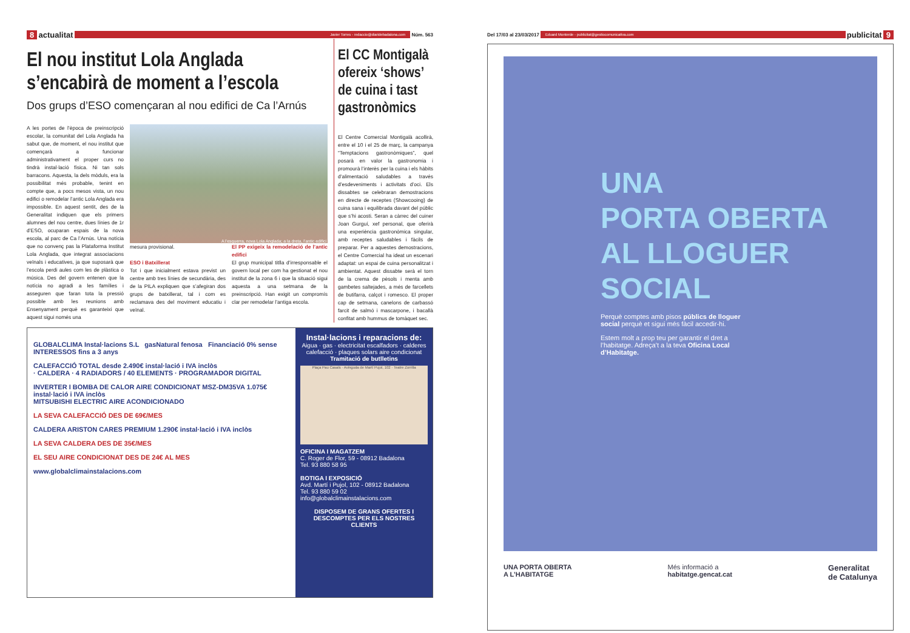8 actualitat Javier Torres - redaccio@diaridebadalona.com Núm. 563
El nou institut Lola Anglada s’encabirà de moment a l’escola
Dos grups d’ESO començaran al nou edifici de Ca l’Arnús
A les portes de l’època de preinscripció escolar, la comunitat del Lola Anglada ha sabut que, de moment, el nou institut que començarà a funcionar administrativament el proper curs no tindrà instal·lació física. Ni tan sols barracons. Aquesta, la dels mòduls, era la possibilitat més probable, tenint en compte que, a pocs mesos vista, un nou edifici o remodelar l’antic Lola Anglada era impossible. En aquest sentit, des de la Generalitat indiquen que els primers alumnes del nou centre, dues línies de 1r d’ESO, ocuparan espais de la nova escola, al parc de Ca l’Arnús. Una notícia que no convenç pas la Plataforma Institut Lola Anglada, que integrat associacions veïnals i educatives, ja que suposarà que l’escola perdi aules com les de plàstica o música. Des del govern entenen que la notícia no agradi a les famílies i asseguren que faran tota la pressió possible amb les reunions amb Ensenyament perquè es garanteixi que aquest sigui només una
A l’esquerra, nova Lola Anglada; a la dreta, l’antic edifici
mesura provisional.
ESO i Batxillerat
Tot i que inicialment estava previst un centre amb tres línies de secundària, des de la PILA expliquen que s’afegiran dos grups de batxillerat, tal i com es reclamava des del moviment educatiu i veïnal.
El PP exigeix la remodelació de l’antic edifici
El grup municipal titlla d’irresponsable el govern local per com ha gestionat el nou institut de la zona 6 i que la situació sigui aquesta a una setmana de la preinscripció. Han exigit un compromís clar per remodelar l’antiga escola.
El CC Montigalà ofereix ‘shows’ de cuina i tast gastronòmics
El Centre Comercial Montigalà acollirà, entre el 10 i el 25 de març, la campanya “Temptacions gastronòmiques”, quel posarà en valor la gastronomia i promourà l’interès per la cuina i els hàbits d’alimentació saludables a través d’esdeveniments i activitats d’oci. Els dissabtes se celebraran demostracions en directe de receptes (Showcooing) de cuina sana i equilibrada davant del públic que s’hi acosti. Seran a càrrec del cuiner Joan Gurguí, xef personal, que oferirà una experiència gastronòmica singular, amb receptes saludables i fàcils de preparar. Per a aquestes demostracions, el Centre Comercial ha ideat un escenari adaptat: un espai de cuina personalitzat i ambientat. Aquest dissabte serà el torn de la crema de pèsols i menta amb gambetes saltejades, a més de farcellets de butifarra, calçot i romesco. El proper cap de setmana, canelons de carbassó farcit de salmó i mascarpone, i bacallà confitat amb hummus de tomàquet sec.
GLOBALCLIMA Instal·lacions S.L gasNatural fenosa Financiació 0% sense INTERESSOS fins a 3 anys
CALEFACCIÓ TOTAL desde 2.490€ instal·lació i IVA inclòs
· CALDERA · 4 RADIADORS / 40 ELEMENTS · PROGRAMADOR DIGITAL
INVERTER I BOMBA DE CALOR AIRE CONDICIONAT MSZ-DM35VA 1.075€ instal·lació i IVA inclòs
MITSUBISHI ELECTRIC AIRE ACONDICIONADO
LA SEVA CALEFACCIÓ DES DE 69€/MES
CALDERA ARISTON CARES PREMIUM 1.290€ instal·lació i IVA inclòs
LA SEVA CALDERA DES DE 35€/MES
EL SEU AIRE CONDICIONAT DES DE 24€ AL MES
www.globalclimainstalacions.com
Instal·lacions i reparacions de:
Aigua · gas · electricitat escalfadors · calderes calefacció · plaques solars aire condicionat
Tramitació de butlletins
Plaça Pau Casals · Avinguda de Martí Pujol, 102 · Teatre Zorrilla
OFICINA I MAGATZEM
C. Roger de Flor, 59 - 08912 Badalona
Tel. 93 880 58 95
BOTIGA I EXPOSICIÓ
Avd. Martí i Pujol, 102 - 08912 Badalona
Tel. 93 880 59 02
info@globalclimainstalacions.com
DISPOSEM DE GRANS OFERTES I DESCOMPTES PER ELS NOSTRES CLIENTS
Del 17/03 al 23/03/2017 Eduard Monterde - publicitat@gestiocomunicativa.com publicitat 9
UNA
PORTA OBERTA
AL LLOGUER
SOCIAL
Perquè comptes amb pisos públics de lloguer social perquè et sigui més fàcil accedir-hi.
Estem molt a prop teu per garantir el dret a l’habitatge. Adreça’t a la teva Oficina Local d’Habitatge.
UNA PORTA OBERTA
A L’HABITATGE Més informació a
habitatge.gencat.cat Generalitat
de Catalunya